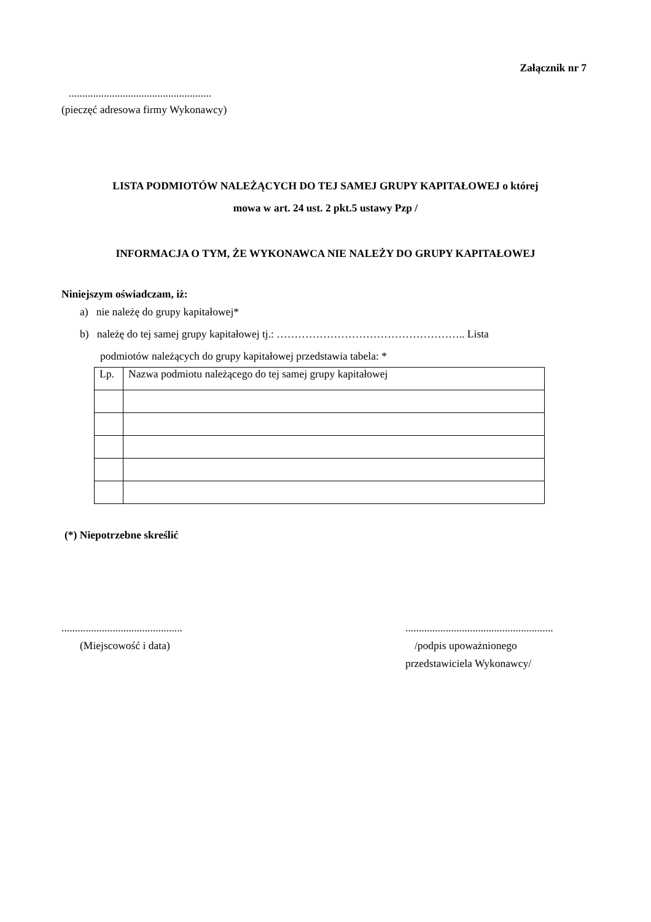Załącznik nr 7
.....................................................
(pieczęć adresowa firmy Wykonawcy)
LISTA PODMIOTÓW NALEŻĄCYCH DO TEJ SAMEJ GRUPY KAPITAŁOWEJ o której
mowa w art. 24 ust. 2 pkt.5 ustawy Pzp /
INFORMACJA O TYM, ŻE WYKONAWCA NIE NALEŻY DO GRUPY KAPITAŁOWEJ
Niniejszym oświadczam, iż:
a) nie należę do grupy kapitałowej*
b) należę do tej samej grupy kapitałowej tj.: …………………………………………….. Lista
podmiotów należących do grupy kapitałowej przedstawia tabela: *
| Lp. | Nazwa podmiotu należącego do tej samej grupy kapitałowej |
(*) Niepotrzebne skreślić
.............................................
(Miejscowość i data)
.......................................................
/podpis upoważnionego
przedstawiciela Wykonawcy/